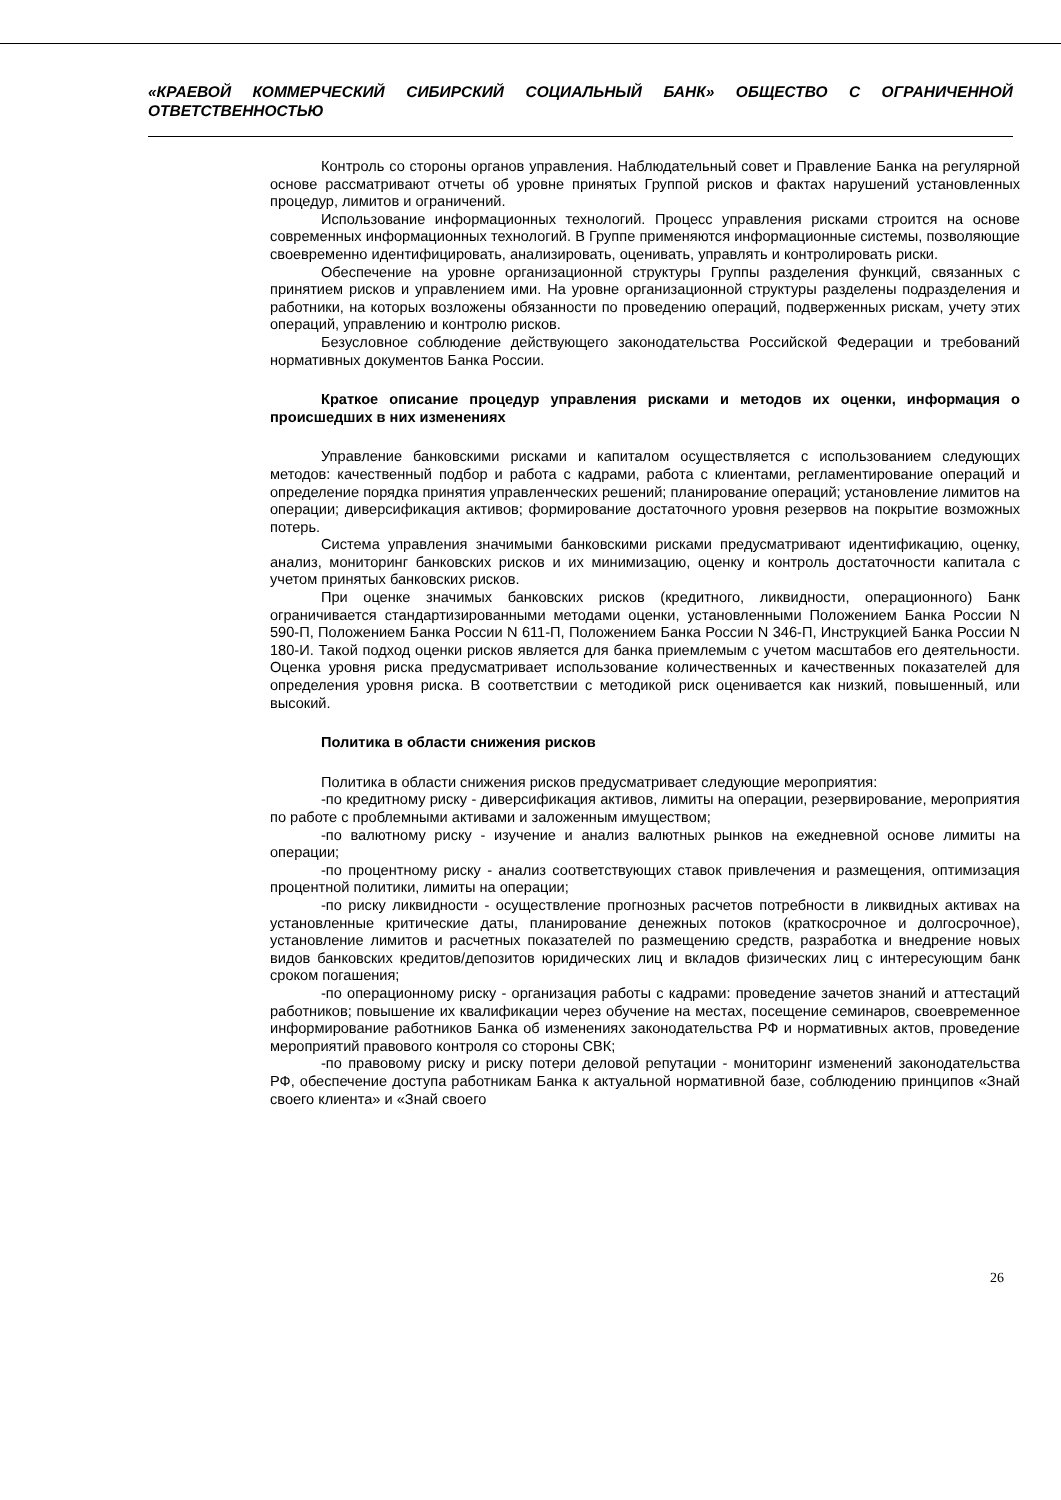«КРАЕВОЙ КОММЕРЧЕСКИЙ СИБИРСКИЙ СОЦИАЛЬНЫЙ БАНК» ОБЩЕСТВО С ОГРАНИЧЕННОЙ ОТВЕТСТВЕННОСТЬЮ
Контроль со стороны органов управления. Наблюдательный совет и Правление Банка на регулярной основе рассматривают отчеты об уровне принятых Группой рисков и фактах нарушений установленных процедур, лимитов и ограничений.
Использование информационных технологий. Процесс управления рисками строится на основе современных информационных технологий. В Группе применяются информационные системы, позволяющие своевременно идентифицировать, анализировать, оценивать, управлять и контролировать риски.
Обеспечение на уровне организационной структуры Группы разделения функций, связанных с принятием рисков и управлением ими. На уровне организационной структуры разделены подразделения и работники, на которых возложены обязанности по проведению операций, подверженных рискам, учету этих операций, управлению и контролю рисков.
Безусловное соблюдение действующего законодательства Российской Федерации и требований нормативных документов Банка России.
Краткое описание процедур управления рисками и методов их оценки, информация о происшедших в них изменениях
Управление банковскими рисками и капиталом осуществляется с использованием следующих методов: качественный подбор и работа с кадрами, работа с клиентами, регламентирование операций и определение порядка принятия управленческих решений; планирование операций; установление лимитов на операции; диверсификация активов; формирование достаточного уровня резервов на покрытие возможных потерь.
Система управления значимыми банковскими рисками предусматривают идентификацию, оценку, анализ, мониторинг банковских рисков и их минимизацию, оценку и контроль достаточности капитала с учетом принятых банковских рисков.
При оценке значимых банковских рисков (кредитного, ликвидности, операционного) Банк ограничивается стандартизированными методами оценки, установленными Положением Банка России N 590-П, Положением Банка России N 611-П, Положением Банка России N 346-П, Инструкцией Банка России N 180-И. Такой подход оценки рисков является для банка приемлемым с учетом масштабов его деятельности. Оценка уровня риска предусматривает использование количественных и качественных показателей для определения уровня риска. В соответствии с методикой риск оценивается как низкий, повышенный, или высокий.
Политика в области снижения рисков
Политика в области снижения рисков предусматривает следующие мероприятия:
-по кредитному риску - диверсификация активов, лимиты на операции, резервирование, мероприятия по работе с проблемными активами и заложенным имуществом;
-по валютному риску - изучение и анализ валютных рынков на ежедневной основе лимиты на операции;
-по процентному риску - анализ соответствующих ставок привлечения и размещения, оптимизация процентной политики, лимиты на операции;
-по риску ликвидности - осуществление прогнозных расчетов потребности в ликвидных активах на установленные критические даты, планирование денежных потоков (краткосрочное и долгосрочное), установление лимитов и расчетных показателей по размещению средств, разработка и внедрение новых видов банковских кредитов/депозитов юридических лиц и вкладов физических лиц с интересующим банк сроком погашения;
-по операционному риску - организация работы с кадрами: проведение зачетов знаний и аттестаций работников; повышение их квалификации через обучение на местах, посещение семинаров, своевременное информирование работников Банка об изменениях законодательства РФ и нормативных актов, проведение мероприятий правового контроля со стороны СВК;
-по правовому риску и риску потери деловой репутации - мониторинг изменений законодательства РФ, обеспечение доступа работникам Банка к актуальной нормативной базе, соблюдению принципов «Знай своего клиента» и «Знай своего
26